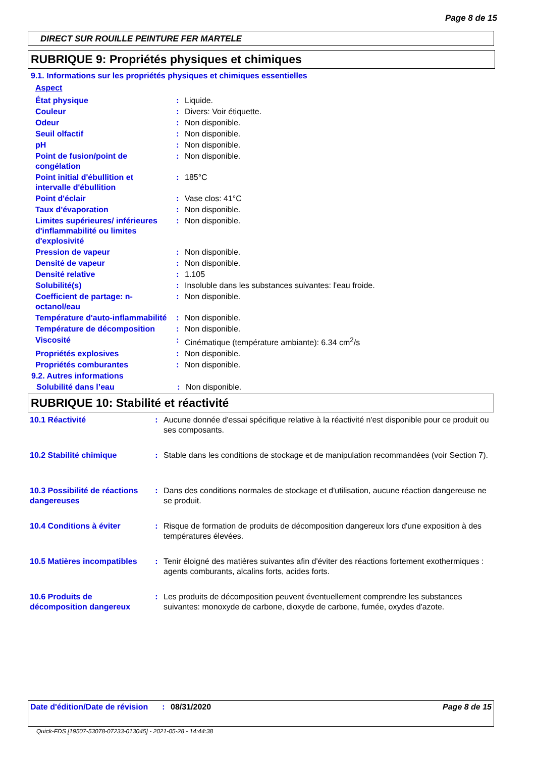Page 8 de 15
DIRECT SUR ROUILLE PEINTURE FER MARTELE
RUBRIQUE 9: Propriétés physiques et chimiques
9.1. Informations sur les propriétés physiques et chimiques essentielles
| Aspect | | |
| État physique | : | Liquide. |
| Couleur | : | Divers: Voir étiquette. |
| Odeur | : | Non disponible. |
| Seuil olfactif | : | Non disponible. |
| pH | : | Non disponible. |
| Point de fusion/point de congélation | : | Non disponible. |
| Point initial d'ébullition et intervalle d'ébullition | : | 185°C |
| Point d'éclair | : | Vase clos: 41°C |
| Taux d'évaporation | : | Non disponible. |
| Limites supérieures/ inférieures d'inflammabilité ou limites d'explosivité | : | Non disponible. |
| Pression de vapeur | : | Non disponible. |
| Densité de vapeur | : | Non disponible. |
| Densité relative | : | 1.105 |
| Solubilité(s) | : | Insoluble dans les substances suivantes: l'eau froide. |
| Coefficient de partage: n-octanol/eau | : | Non disponible. |
| Température d'auto-inflammabilité | : | Non disponible. |
| Température de décomposition | : | Non disponible. |
| Viscosité | : | Cinématique (température ambiante): 6.34 cm<sup>2</sup>/s |
| Propriétés explosives | : | Non disponible. |
| Propriétés comburantes | : | Non disponible. |
9.2. Autres informations
| Solubilité dans l’eau | : | Non disponible. |
RUBRIQUE 10: Stabilité et réactivité
| 10.1 Réactivité | : | Aucune donnée d'essai spécifique relative à la réactivité n'est disponible pour ce produit ou ses composants. |
| 10.2 Stabilité chimique | : | Stable dans les conditions de stockage et de manipulation recommandées (voir Section 7). |
| 10.3 Possibilité de réactions dangereuses | : | Dans des conditions normales de stockage et d'utilisation, aucune réaction dangereuse ne se produit. |
| 10.4 Conditions à éviter | : | Risque de formation de produits de décomposition dangereux lors d'une exposition à des températures élevées. |
| 10.5 Matières incompatibles | : | Tenir éloigné des matières suivantes afin d'éviter des réactions fortement exothermiques : agents comburants, alcalins forts, acides forts. |
| 10.6 Produits de décomposition dangereux | : | Les produits de décomposition peuvent éventuellement comprendre les substances suivantes: monoxyde de carbone, dioxyde de carbone, fumée, oxydes d'azote. |
Date d'édition/Date de révision
: 08/31/2020 Page 8 de 15
Quick-FDS [19507-53078-07233-013045] - 2021-05-28 - 14:44:38